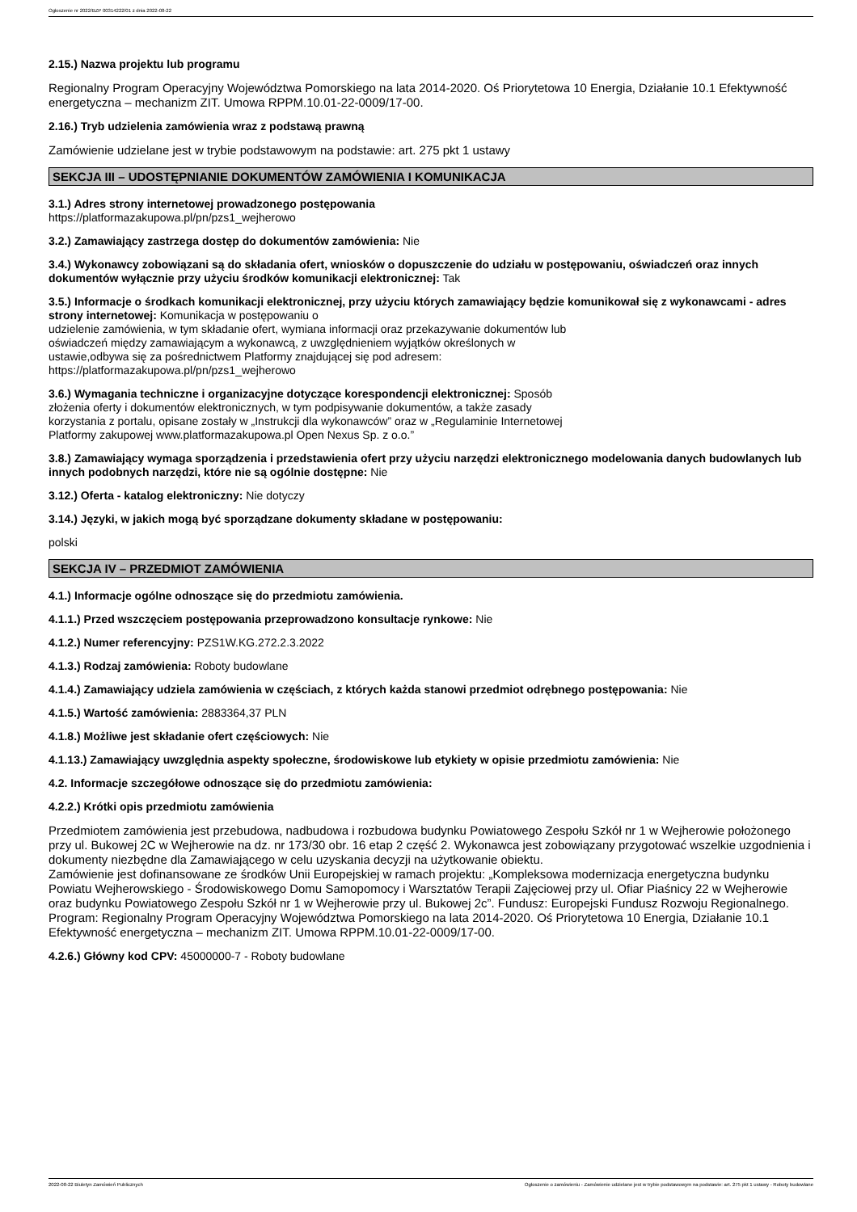Ogłoszenie nr 2022/BZP 00314222/01 z dnia 2022-08-22
2.15.) Nazwa projektu lub programu
Regionalny Program Operacyjny Województwa Pomorskiego na lata 2014-2020. Oś Priorytetowa 10 Energia, Działanie 10.1 Efektywność energetyczna – mechanizm ZIT. Umowa RPPM.10.01-22-0009/17-00.
2.16.) Tryb udzielenia zamówienia wraz z podstawą prawną
Zamówienie udzielane jest w trybie podstawowym na podstawie: art. 275 pkt 1 ustawy
SEKCJA III – UDOSTĘPNIANIE DOKUMENTÓW ZAMÓWIENIA I KOMUNIKACJA
3.1.) Adres strony internetowej prowadzonego postępowania
https://platformazakupowa.pl/pn/pzs1_wejherowo
3.2.) Zamawiający zastrzega dostęp do dokumentów zamówienia: Nie
3.4.) Wykonawcy zobowiązani są do składania ofert, wniosków o dopuszczenie do udziału w postępowaniu, oświadczeń oraz innych dokumentów wyłącznie przy użyciu środków komunikacji elektronicznej: Tak
3.5.) Informacje o środkach komunikacji elektronicznej, przy użyciu których zamawiający będzie komunikował się z wykonawcami - adres strony internetowej: Komunikacja w postępowaniu o
udzielenie zamówienia, w tym składanie ofert, wymiana informacji oraz przekazywanie dokumentów lub
oświadczeń między zamawiającym a wykonawcą, z uwzględnieniem wyjątków określonych w
ustawie,odbywa się za pośrednictwem Platformy znajdującej się pod adresem:
https://platformazakupowa.pl/pn/pzs1_wejherowo
3.6.) Wymagania techniczne i organizacyjne dotyczące korespondencji elektronicznej: Sposób
złożenia oferty i dokumentów elektronicznych, w tym podpisywanie dokumentów, a także zasady
korzystania z portalu, opisane zostały w „Instrukcji dla wykonawców” oraz w „Regulaminie Internetowej
Platformy zakupowej www.platformazakupowa.pl Open Nexus Sp. z o.o.”
3.8.) Zamawiający wymaga sporządzenia i przedstawienia ofert przy użyciu narzędzi elektronicznego modelowania danych budowlanych lub innych podobnych narzędzi, które nie są ogólnie dostępne: Nie
3.12.) Oferta - katalog elektroniczny: Nie dotyczy
3.14.) Języki, w jakich mogą być sporządzane dokumenty składane w postępowaniu:
polski
SEKCJA IV – PRZEDMIOT ZAMÓWIENIA
4.1.) Informacje ogólne odnoszące się do przedmiotu zamówienia.
4.1.1.) Przed wszczęciem postępowania przeprowadzono konsultacje rynkowe: Nie
4.1.2.) Numer referencyjny: PZS1W.KG.272.2.3.2022
4.1.3.) Rodzaj zamówienia: Roboty budowlane
4.1.4.) Zamawiający udziela zamówienia w częściach, z których każda stanowi przedmiot odrębnego postępowania: Nie
4.1.5.) Wartość zamówienia: 2883364,37 PLN
4.1.8.) Możliwe jest składanie ofert częściowych: Nie
4.1.13.) Zamawiający uwzględnia aspekty społeczne, środowiskowe lub etykiety w opisie przedmiotu zamówienia: Nie
4.2. Informacje szczegółowe odnoszące się do przedmiotu zamówienia:
4.2.2.) Krótki opis przedmiotu zamówienia
Przedmiotem zamówienia jest przebudowa, nadbudowa i rozbudowa budynku Powiatowego Zespołu Szkół nr 1 w Wejherowie położonego przy ul. Bukowej 2C w Wejherowie na dz. nr 173/30 obr. 16 etap 2 część 2. Wykonawca jest zobowiązany przygotować wszelkie uzgodnienia i dokumenty niezbędne dla Zamawiającego w celu uzyskania decyzji na użytkowanie obiektu.
Zamówienie jest dofinansowane ze środków Unii Europejskiej w ramach projektu: „Kompleksowa modernizacja energetyczna budynku Powiatu Wejherowskiego - Środowiskowego Domu Samopomocy i Warsztatów Terapii Zajęciowej przy ul. Ofiar Piaśnicy 22 w Wejherowie oraz budynku Powiatowego Zespołu Szkół nr 1 w Wejherowie przy ul. Bukowej 2c”. Fundusz: Europejski Fundusz Rozwoju Regionalnego. Program: Regionalny Program Operacyjny Województwa Pomorskiego na lata 2014-2020. Oś Priorytetowa 10 Energia, Działanie 10.1 Efektywność energetyczna – mechanizm ZIT. Umowa RPPM.10.01-22-0009/17-00.
4.2.6.) Główny kod CPV: 45000000-7 - Roboty budowlane
2022-08-22 Biuletyn Zamówień Publicznych Ogłoszenie o zamówieniu - Zamówienie udzielane jest w trybie podstawowym na podstawie: art. 275 pkt 1 ustawy - Roboty budowlane